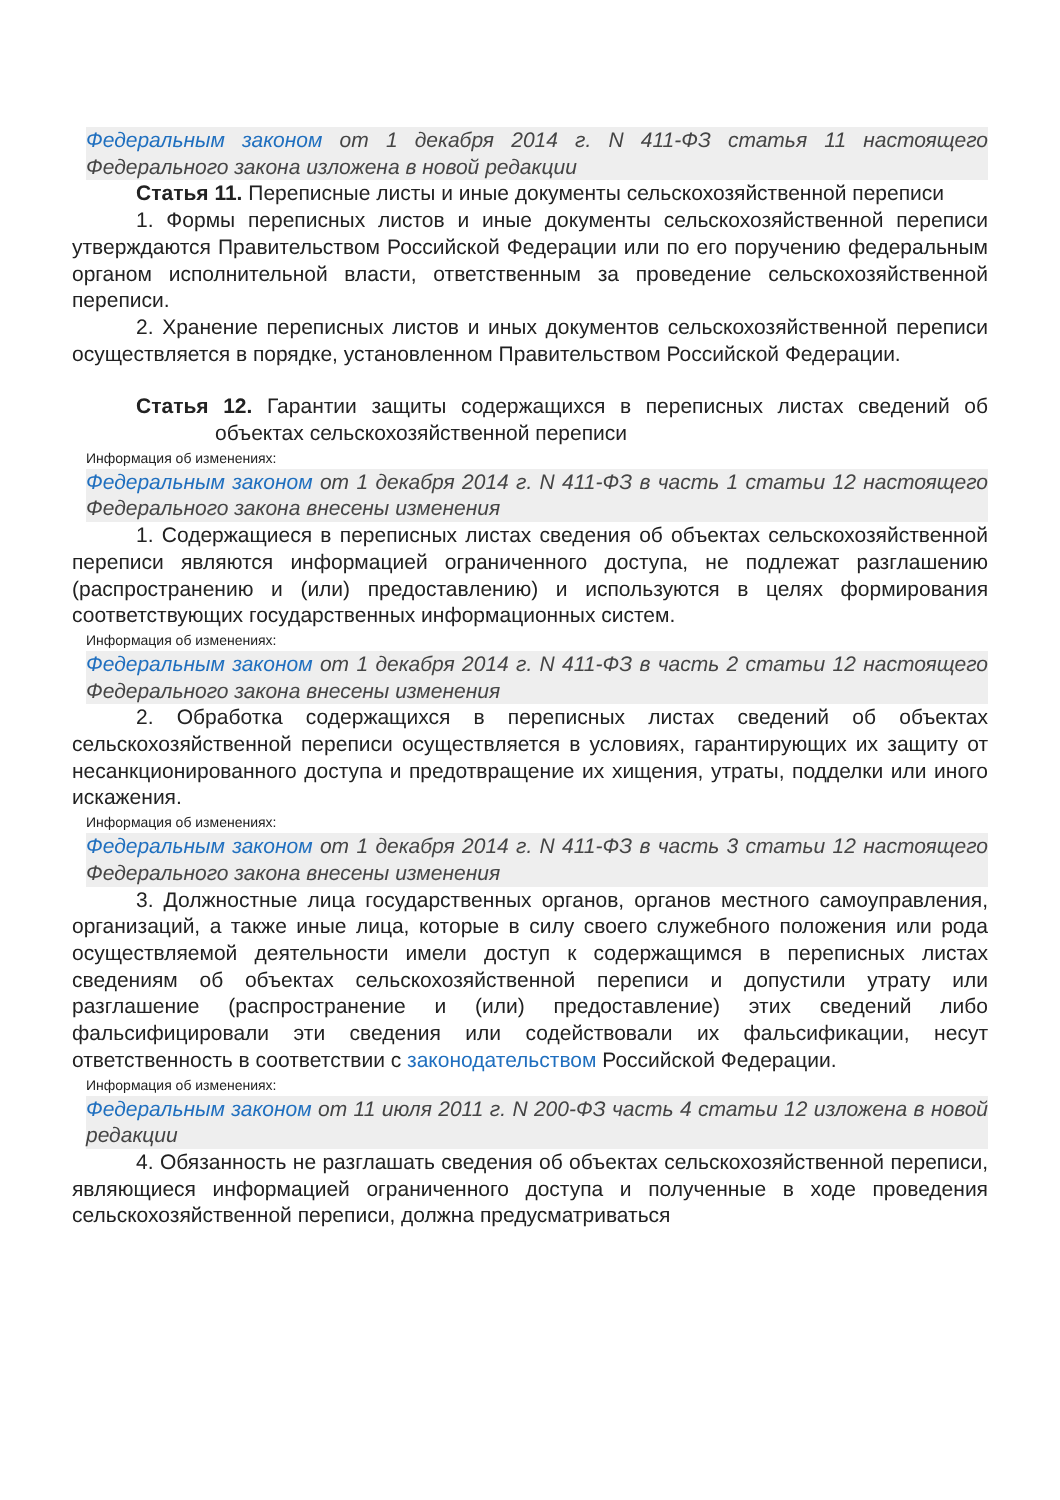Федеральным законом от 1 декабря 2014 г. N 411-ФЗ статья 11 настоящего Федерального закона изложена в новой редакции
Статья 11. Переписные листы и иные документы сельскохозяйственной переписи
1. Формы переписных листов и иные документы сельскохозяйственной переписи утверждаются Правительством Российской Федерации или по его поручению федеральным органом исполнительной власти, ответственным за проведение сельскохозяйственной переписи.
2. Хранение переписных листов и иных документов сельскохозяйственной переписи осуществляется в порядке, установленном Правительством Российской Федерации.
Статья 12. Гарантии защиты содержащихся в переписных листах сведений об объектах сельскохозяйственной переписи
Информация об изменениях:
Федеральным законом от 1 декабря 2014 г. N 411-ФЗ в часть 1 статьи 12 настоящего Федерального закона внесены изменения
1. Содержащиеся в переписных листах сведения об объектах сельскохозяйственной переписи являются информацией ограниченного доступа, не подлежат разглашению (распространению и (или) предоставлению) и используются в целях формирования соответствующих государственных информационных систем.
Информация об изменениях:
Федеральным законом от 1 декабря 2014 г. N 411-ФЗ в часть 2 статьи 12 настоящего Федерального закона внесены изменения
2. Обработка содержащихся в переписных листах сведений об объектах сельскохозяйственной переписи осуществляется в условиях, гарантирующих их защиту от несанкционированного доступа и предотвращение их хищения, утраты, подделки или иного искажения.
Информация об изменениях:
Федеральным законом от 1 декабря 2014 г. N 411-ФЗ в часть 3 статьи 12 настоящего Федерального закона внесены изменения
3. Должностные лица государственных органов, органов местного самоуправления, организаций, а также иные лица, которые в силу своего служебного положения или рода осуществляемой деятельности имели доступ к содержащимся в переписных листах сведениям об объектах сельскохозяйственной переписи и допустили утрату или разглашение (распространение и (или) предоставление) этих сведений либо фальсифицировали эти сведения или содействовали их фальсификации, несут ответственность в соответствии с законодательством Российской Федерации.
Информация об изменениях:
Федеральным законом от 11 июля 2011 г. N 200-ФЗ часть 4 статьи 12 изложена в новой редакции
4. Обязанность не разглашать сведения об объектах сельскохозяйственной переписи, являющиеся информацией ограниченного доступа и полученные в ходе проведения сельскохозяйственной переписи, должна предусматриваться